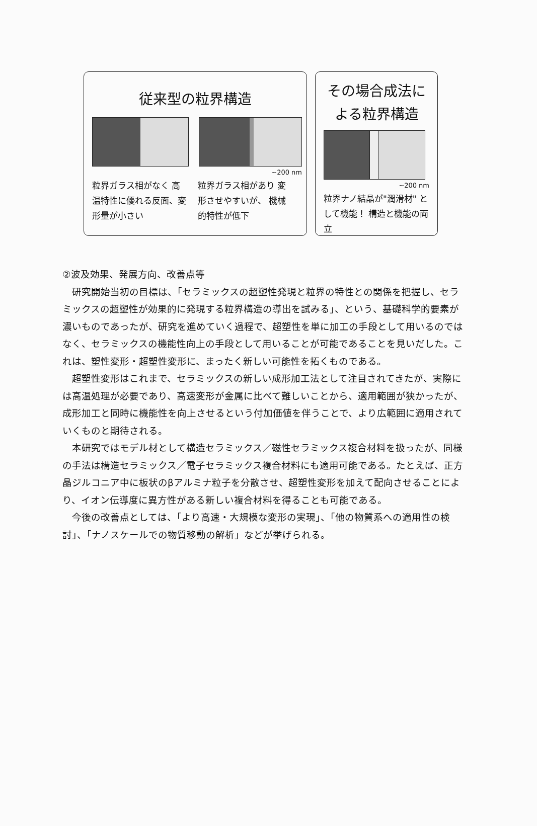従来型の粒界構造
~200 nm
粒界ガラス相がなく 高温特性に優れる反面、変形量が小さい
粒界ガラス相があり 変形させやすいが、 機械的特性が低下
その場合成法に よる粒界構造
~200 nm
粒界ナノ結晶が"潤滑材" として機能！ 構造と機能の両立
②波及効果、発展方向、改善点等
研究開始当初の目標は、「セラミックスの超塑性発現と粒界の特性との関係を把握し、セラミックスの超塑性が効果的に発現する粒界構造の導出を試みる」、という、基礎科学的要素が濃いものであったが、研究を進めていく過程で、超塑性を単に加工の手段として用いるのではなく、セラミックスの機能性向上の手段として用いることが可能であることを見いだした。これは、塑性変形・超塑性変形に、まったく新しい可能性を拓くものである。
超塑性変形はこれまで、セラミックスの新しい成形加工法として注目されてきたが、実際には高温処理が必要であり、高速変形が金属に比べて難しいことから、適用範囲が狭かったが、成形加工と同時に機能性を向上させるという付加価値を伴うことで、より広範囲に適用されていくものと期待される。
本研究ではモデル材として構造セラミックス／磁性セラミックス複合材料を扱ったが、同様の手法は構造セラミックス／電子セラミックス複合材料にも適用可能である。たとえば、正方晶ジルコニア中に板状のβアルミナ粒子を分散させ、超塑性変形を加えて配向させることにより、イオン伝導度に異方性がある新しい複合材料を得ることも可能である。
今後の改善点としては、「より高速・大規模な変形の実現」、「他の物質系への適用性の検討」、「ナノスケールでの物質移動の解析」などが挙げられる。